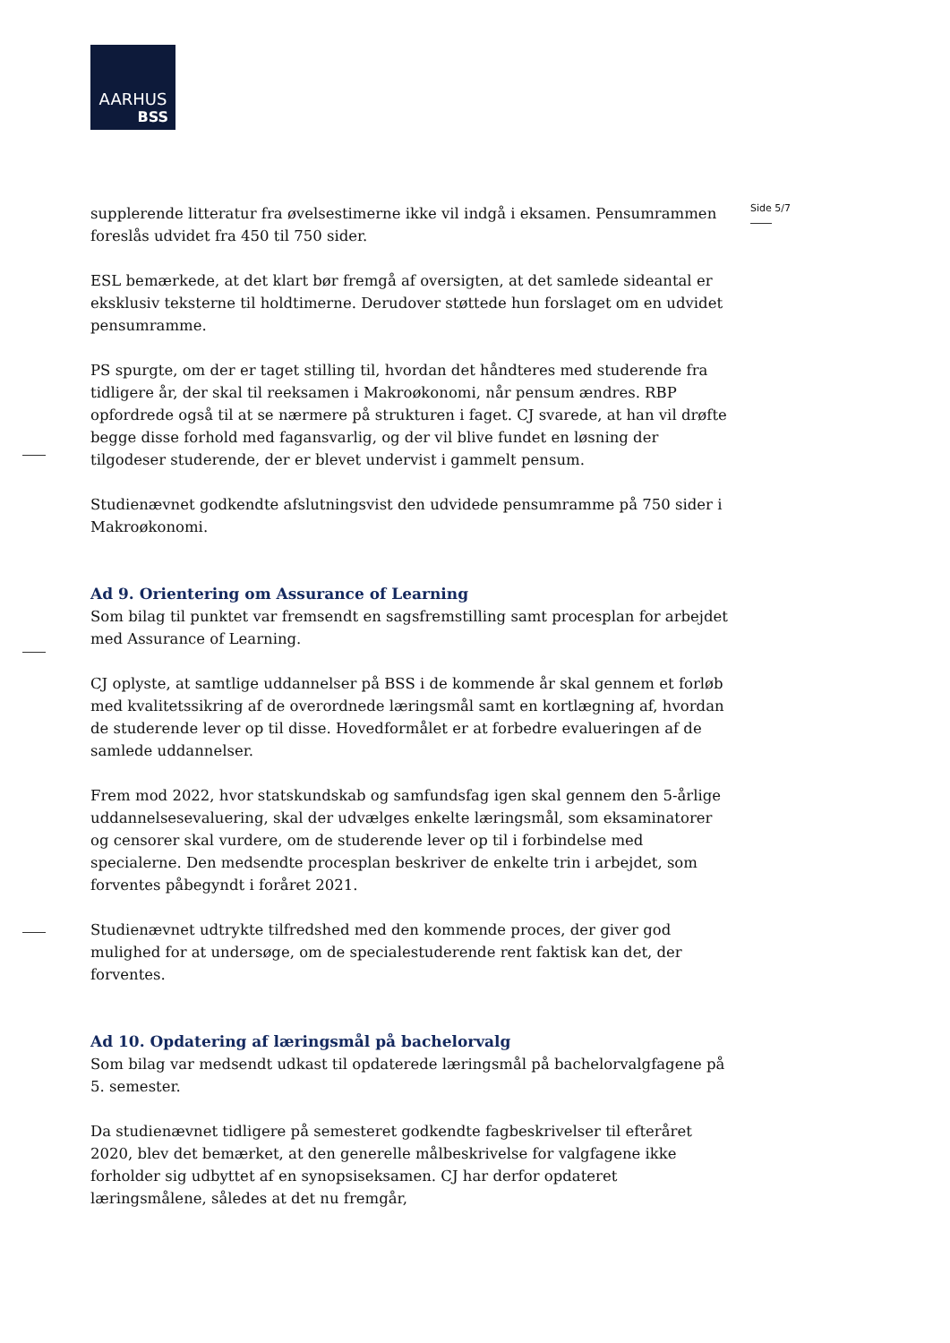AARHUS
BSS
Side 5/7
supplerende litteratur fra øvelsestimerne ikke vil indgå i eksamen. Pensumrammen foreslås udvidet fra 450 til 750 sider.
ESL bemærkede, at det klart bør fremgå af oversigten, at det samlede sideantal er eksklusiv teksterne til holdtimerne. Derudover støttede hun forslaget om en udvidet pensumramme.
PS spurgte, om der er taget stilling til, hvordan det håndteres med studerende fra tidligere år, der skal til reeksamen i Makroøkonomi, når pensum ændres. RBP opfordrede også til at se nærmere på strukturen i faget. CJ svarede, at han vil drøfte begge disse forhold med fagansvarlig, og der vil blive fundet en løsning der tilgodeser studerende, der er blevet undervist i gammelt pensum.
Studienævnet godkendte afslutningsvist den udvidede pensumramme på 750 sider i Makroøkonomi.
Ad 9. Orientering om Assurance of Learning
Som bilag til punktet var fremsendt en sagsfremstilling samt procesplan for arbejdet med Assurance of Learning.
CJ oplyste, at samtlige uddannelser på BSS i de kommende år skal gennem et forløb med kvalitetssikring af de overordnede læringsmål samt en kortlægning af, hvordan de studerende lever op til disse. Hovedformålet er at forbedre evalueringen af de samlede uddannelser.
Frem mod 2022, hvor statskundskab og samfundsfag igen skal gennem den 5-årlige uddannelsesevaluering, skal der udvælges enkelte læringsmål, som eksaminatorer og censorer skal vurdere, om de studerende lever op til i forbindelse med specialerne. Den medsendte procesplan beskriver de enkelte trin i arbejdet, som forventes påbegyndt i foråret 2021.
Studienævnet udtrykte tilfredshed med den kommende proces, der giver god mulighed for at undersøge, om de specialestuderende rent faktisk kan det, der forventes.
Ad 10. Opdatering af læringsmål på bachelorvalg
Som bilag var medsendt udkast til opdaterede læringsmål på bachelorvalgfagene på 5. semester.
Da studienævnet tidligere på semesteret godkendte fagbeskrivelser til efteråret 2020, blev det bemærket, at den generelle målbeskrivelse for valgfagene ikke forholder sig udbyttet af en synopsiseksamen. CJ har derfor opdateret læringsmålene, således at det nu fremgår,